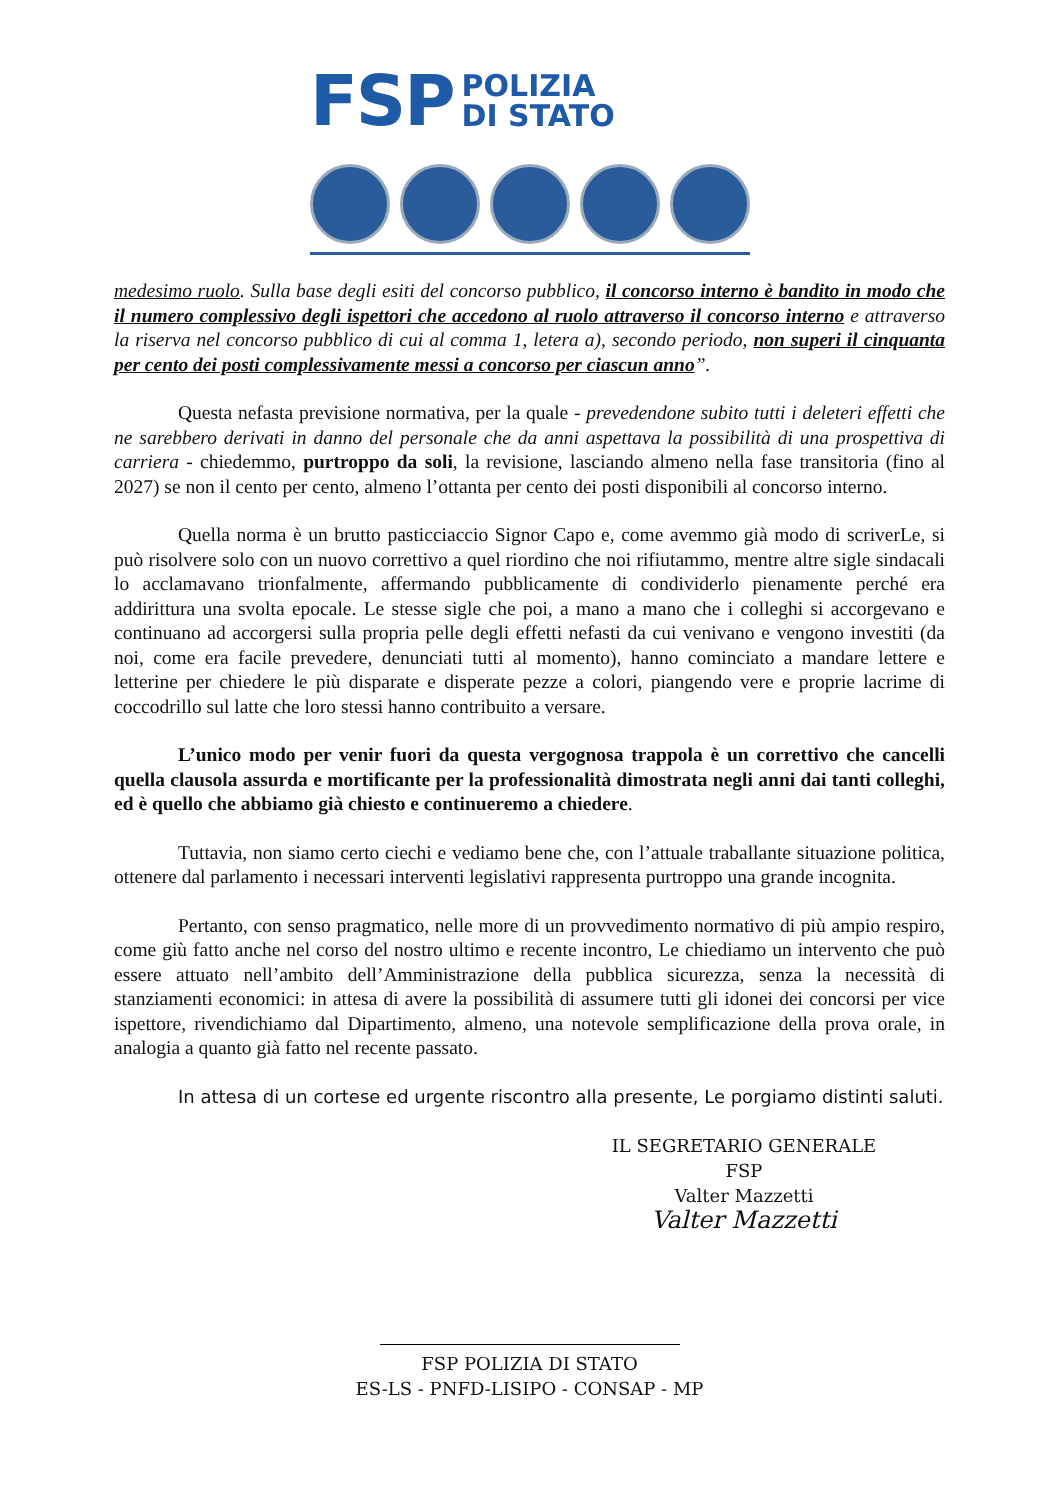FSP POLIZIA
DI STATO
medesimo ruolo. Sulla base degli esiti del concorso pubblico, il concorso interno è bandito in modo che il numero complessivo degli ispettori che accedono al ruolo attraverso il concorso interno e attraverso la riserva nel concorso pubblico di cui al comma 1, letera a), secondo periodo, non superi il cinquanta per cento dei posti complessivamente messi a concorso per ciascun anno”.
Questa nefasta previsione normativa, per la quale - prevedendone subito tutti i deleteri effetti che ne sarebbero derivati in danno del personale che da anni aspettava la possibilità di una prospettiva di carriera - chiedemmo, purtroppo da soli, la revisione, lasciando almeno nella fase transitoria (fino al 2027) se non il cento per cento, almeno l’ottanta per cento dei posti disponibili al concorso interno.
Quella norma è un brutto pasticciaccio Signor Capo e, come avemmo già modo di scriverLe, si può risolvere solo con un nuovo correttivo a quel riordino che noi rifiutammo, mentre altre sigle sindacali lo acclamavano trionfalmente, affermando pubblicamente di condividerlo pienamente perché era addirittura una svolta epocale. Le stesse sigle che poi, a mano a mano che i colleghi si accorgevano e continuano ad accorgersi sulla propria pelle degli effetti nefasti da cui venivano e vengono investiti (da noi, come era facile prevedere, denunciati tutti al momento), hanno cominciato a mandare lettere e letterine per chiedere le più disparate e disperate pezze a colori, piangendo vere e proprie lacrime di coccodrillo sul latte che loro stessi hanno contribuito a versare.
L’unico modo per venir fuori da questa vergognosa trappola è un correttivo che cancelli quella clausola assurda e mortificante per la professionalità dimostrata negli anni dai tanti colleghi, ed è quello che abbiamo già chiesto e continueremo a chiedere.
Tuttavia, non siamo certo ciechi e vediamo bene che, con l’attuale traballante situazione politica, ottenere dal parlamento i necessari interventi legislativi rappresenta purtroppo una grande incognita.
Pertanto, con senso pragmatico, nelle more di un provvedimento normativo di più ampio respiro, come giù fatto anche nel corso del nostro ultimo e recente incontro, Le chiediamo un intervento che può essere attuato nell’ambito dell’Amministrazione della pubblica sicurezza, senza la necessità di stanziamenti economici: in attesa di avere la possibilità di assumere tutti gli idonei dei concorsi per vice ispettore, rivendichiamo dal Dipartimento, almeno, una notevole semplificazione della prova orale, in analogia a quanto già fatto nel recente passato.
In attesa di un cortese ed urgente riscontro alla presente, Le porgiamo distinti saluti.
IL SEGRETARIO GENERALE FSP
Valter Mazzetti
Valter Mazzetti
FSP POLIZIA DI STATO
ES-LS - PNFD-LISIPO - CONSAP - MP